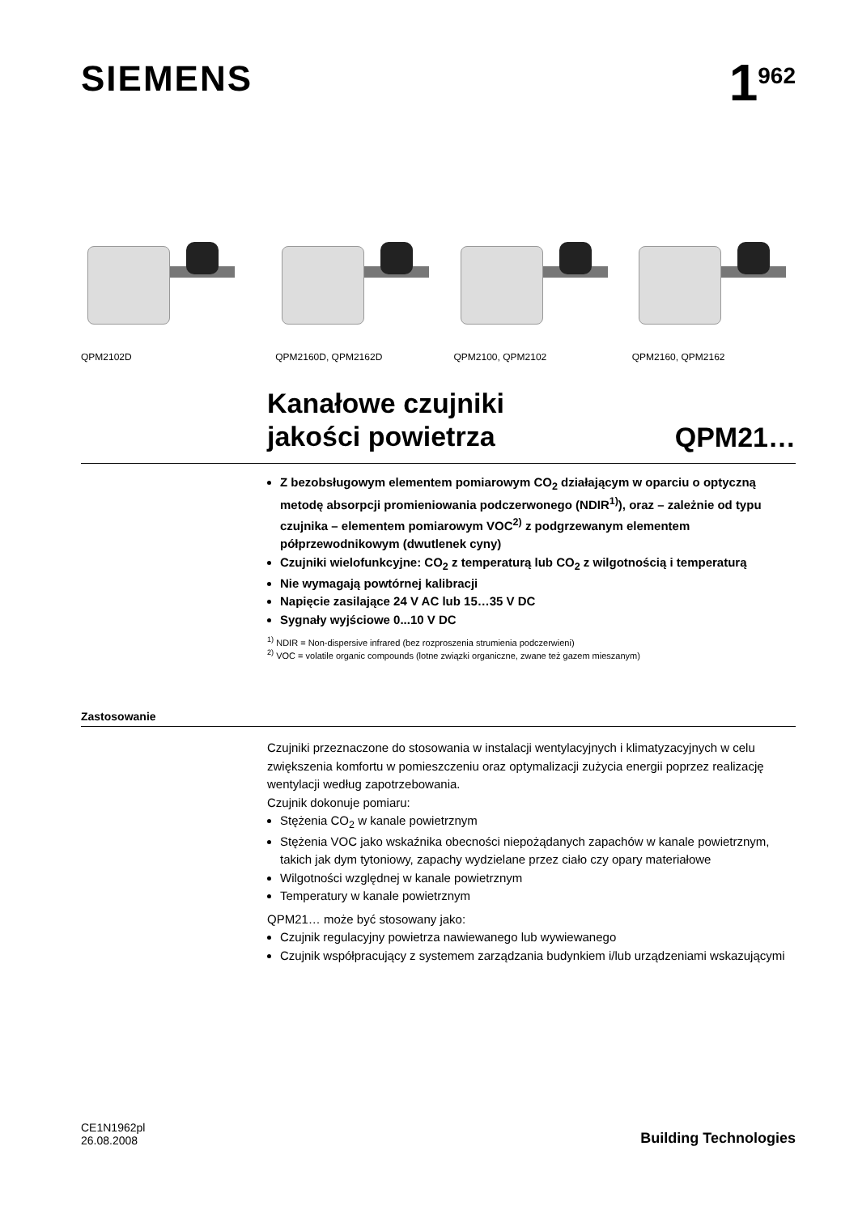SIEMENS
1<sup>962</sup>
QPM2102D QPM2160D, QPM2162D QPM2100, QPM2102 QPM2160, QPM2162
Kanałowe czujniki
jakości powietrza
QPM21…
Z bezobsługowym elementem pomiarowym CO<sub>2</sub> działającym w oparciu o optyczną metodę absorpcji promieniowania podczerwonego (NDIR<sup>1)</sup>), oraz – zależnie od typu czujnika – elementem pomiarowym VOC<sup>2)</sup> z podgrzewanym elementem półprzewodnikowym (dwutlenek cyny)
Czujniki wielofunkcyjne: CO<sub>2</sub> z temperaturą lub CO<sub>2</sub> z wilgotnością i temperaturą
Nie wymagają powtórnej kalibracji
Napięcie zasilające 24 V AC lub 15…35 V DC
Sygnały wyjściowe 0...10 V DC
<sup>1)</sup> NDIR = Non-dispersive infrared (bez rozproszenia strumienia podczerwieni)
<sup>2)</sup> VOC = volatile organic compounds (lotne związki organiczne, zwane też gazem mieszanym)
Zastosowanie
Czujniki przeznaczone do stosowania w instalacji wentylacyjnych i klimatyzacyjnych w celu zwiększenia komfortu w pomieszczeniu oraz optymalizacji zużycia energii poprzez realizację wentylacji według zapotrzebowania.
Czujnik dokonuje pomiaru:
Stężenia CO<sub>2</sub> w kanale powietrznym
Stężenia VOC jako wskaźnika obecności niepożądanych zapachów w kanale powietrznym, takich jak dym tytoniowy, zapachy wydzielane przez ciało czy opary materiałowe
Wilgotności względnej w kanale powietrznym
Temperatury w kanale powietrznym
QPM21… może być stosowany jako:
Czujnik regulacyjny powietrza nawiewanego lub wywiewanego
Czujnik współpracujący z systemem zarządzania budynkiem i/lub urządzeniami wskazującymi
CE1N1962pl
26.08.2008
Building Technologies